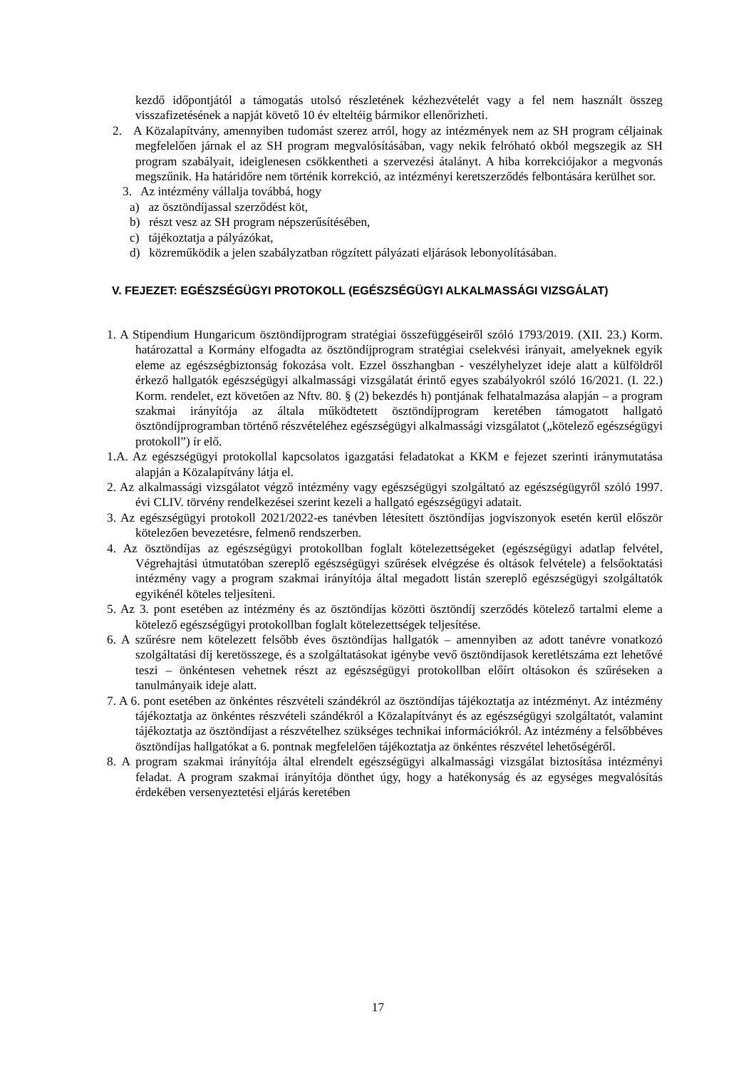kezdő időpontjától a támogatás utolsó részletének kézhezvételét vagy a fel nem használt összeg visszafizetésének a napját követő 10 év elteltéig bármikor ellenőrizheti.
2. A Közalapítvány, amennyiben tudomást szerez arról, hogy az intézmények nem az SH program céljainak megfelelően járnak el az SH program megvalósításában, vagy nekik felróható okból megszegik az SH program szabályait, ideiglenesen csökkentheti a szervezési átalányt. A hiba korrekciójakor a megvonás megszűnik. Ha határidőre nem történik korrekció, az intézményi keretszerződés felbontására kerülhet sor.
3. Az intézmény vállalja továbbá, hogy
a) az ösztöndíjassal szerződést köt,
b) részt vesz az SH program népszerűsítésében,
c) tájékoztatja a pályázókat,
d) közreműködik a jelen szabályzatban rögzített pályázati eljárások lebonyolításában.
V. FEJEZET: EGÉSZSÉGÜGYI PROTOKOLL (EGÉSZSÉGÜGYI ALKALMASSÁGI VIZSGÁLAT)
1. A Stipendium Hungaricum ösztöndíjprogram stratégiai összefüggéseiről szóló 1793/2019. (XII. 23.) Korm. határozattal a Kormány elfogadta az ösztöndíjprogram stratégiai cselekvési irányait, amelyeknek egyik eleme az egészségbiztonság fokozása volt. Ezzel összhangban - veszélyhelyzet ideje alatt a külföldről érkező hallgatók egészségügyi alkalmassági vizsgálatát érintő egyes szabályokról szóló 16/2021. (I. 22.) Korm. rendelet, ezt követően az Nftv. 80. § (2) bekezdés h) pontjának felhatalmazása alapján – a program szakmai irányítója az általa működtetett ösztöndíjprogram keretében támogatott hallgató ösztöndíjprogramban történő részvételéhez egészségügyi alkalmassági vizsgálatot („kötelező egészségügyi protokoll”) ír elő.
1.A. Az egészségügyi protokollal kapcsolatos igazgatási feladatokat a KKM e fejezet szerinti iránymutatása alapján a Közalapítvány látja el.
2. Az alkalmassági vizsgálatot végző intézmény vagy egészségügyi szolgáltató az egészségügyről szóló 1997. évi CLIV. törvény rendelkezései szerint kezeli a hallgató egészségügyi adatait.
3. Az egészségügyi protokoll 2021/2022-es tanévben létesített ösztöndíjas jogviszonyok esetén kerül először kötelezően bevezetésre, felmenő rendszerben.
4. Az ösztöndíjas az egészségügyi protokollban foglalt kötelezettségeket (egészségügyi adatlap felvétel, Végrehajtási útmutatóban szereplő egészségügyi szűrések elvégzése és oltások felvétele) a felsőoktatási intézmény vagy a program szakmai irányítója által megadott listán szereplő egészségügyi szolgáltatók egyikénél köteles teljesíteni.
5. Az 3. pont esetében az intézmény és az ösztöndíjas közötti ösztöndíj szerződés kötelező tartalmi eleme a kötelező egészségügyi protokollban foglalt kötelezettségek teljesítése.
6. A szűrésre nem kötelezett felsőbb éves ösztöndíjas hallgatók – amennyiben az adott tanévre vonatkozó szolgáltatási díj keretösszege, és a szolgáltatásokat igénybe vevő ösztöndíjasok keretlétszáma ezt lehetővé teszi – önkéntesen vehetnek részt az egészségügyi protokollban előírt oltásokon és szűréseken a tanulmányaik ideje alatt.
7. A 6. pont esetében az önkéntes részvételi szándékról az ösztöndíjas tájékoztatja az intézményt. Az intézmény tájékoztatja az önkéntes részvételi szándékról a Közalapítványt és az egészségügyi szolgáltatót, valamint tájékoztatja az ösztöndíjast a részvételhez szükséges technikai információkról. Az intézmény a felsőbbéves ösztöndíjas hallgatókat a 6. pontnak megfelelően tájékoztatja az önkéntes részvétel lehetőségéről.
8. A program szakmai irányítója által elrendelt egészségügyi alkalmassági vizsgálat biztosítása intézményi feladat. A program szakmai irányítója dönthet úgy, hogy a hatékonyság és az egységes megvalósítás érdekében versenyeztetési eljárás keretében
17